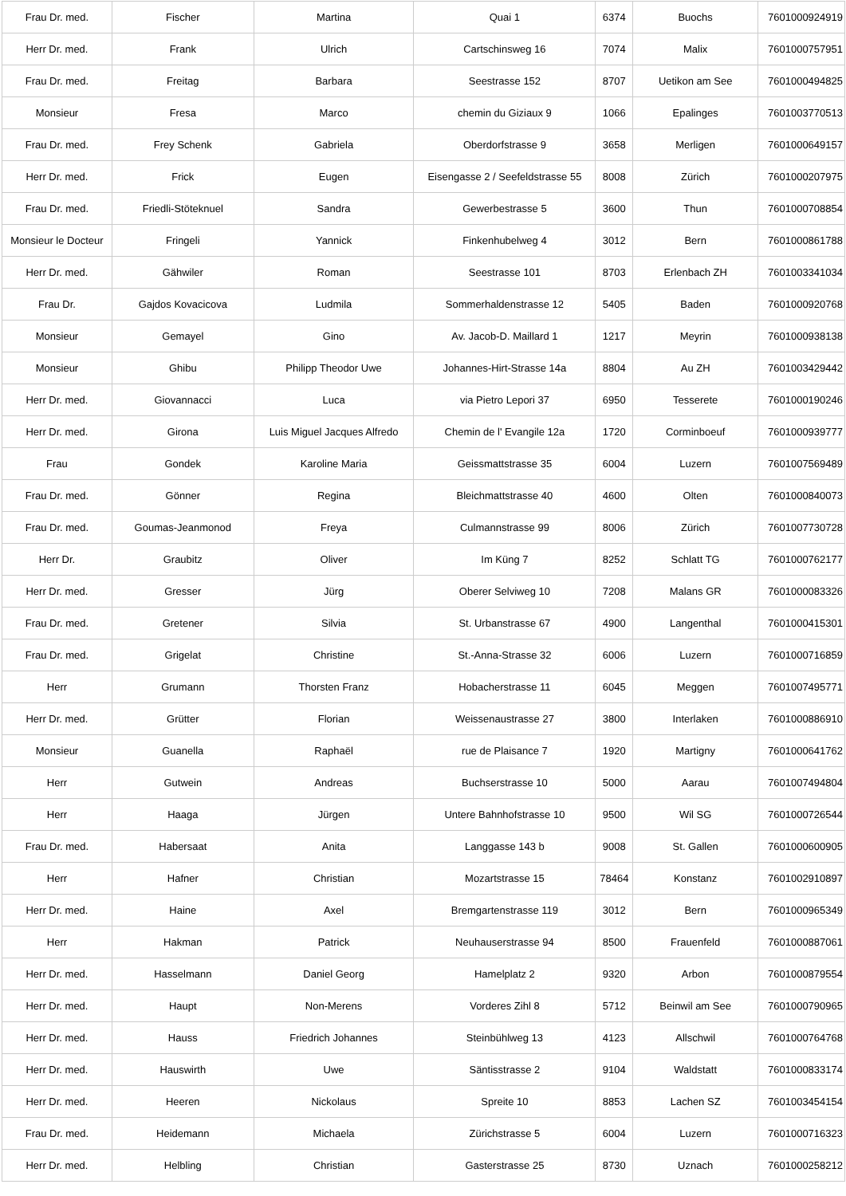| Frau Dr. med. | Fischer | Martina | Quai 1 | 6374 | Buochs | 7601000924919 |
| Herr Dr. med. | Frank | Ulrich | Cartschinsweg 16 | 7074 | Malix | 7601000757951 |
| Frau Dr. med. | Freitag | Barbara | Seestrasse 152 | 8707 | Uetikon am See | 7601000494825 |
| Monsieur | Fresa | Marco | chemin du Giziaux 9 | 1066 | Epalinges | 7601003770513 |
| Frau Dr. med. | Frey Schenk | Gabriela | Oberdorfstrasse 9 | 3658 | Merligen | 7601000649157 |
| Herr Dr. med. | Frick | Eugen | Eisengasse 2 / Seefeldstrasse 55 | 8008 | Zürich | 7601000207975 |
| Frau Dr. med. | Friedli-Stöteknuel | Sandra | Gewerbestrasse 5 | 3600 | Thun | 7601000708854 |
| Monsieur le Docteur | Fringeli | Yannick | Finkenhubelweg 4 | 3012 | Bern | 7601000861788 |
| Herr Dr. med. | Gähwiler | Roman | Seestrasse 101 | 8703 | Erlenbach ZH | 7601003341034 |
| Frau Dr. | Gajdos Kovacicova | Ludmila | Sommerhaldenstrasse 12 | 5405 | Baden | 7601000920768 |
| Monsieur | Gemayel | Gino | Av. Jacob-D. Maillard 1 | 1217 | Meyrin | 7601000938138 |
| Monsieur | Ghibu | Philipp Theodor Uwe | Johannes-Hirt-Strasse 14a | 8804 | Au ZH | 7601003429442 |
| Herr Dr. med. | Giovannacci | Luca | via Pietro Lepori 37 | 6950 | Tesserete | 7601000190246 |
| Herr Dr. med. | Girona | Luis Miguel Jacques Alfredo | Chemin de l' Evangile 12a | 1720 | Corminboeuf | 7601000939777 |
| Frau | Gondek | Karoline Maria | Geissmattstrasse 35 | 6004 | Luzern | 7601007569489 |
| Frau Dr. med. | Gönner | Regina | Bleichmattstrasse 40 | 4600 | Olten | 7601000840073 |
| Frau Dr. med. | Goumas-Jeanmonod | Freya | Culmannstrasse 99 | 8006 | Zürich | 7601007730728 |
| Herr Dr. | Graubitz | Oliver | Im Küng 7 | 8252 | Schlatt TG | 7601000762177 |
| Herr Dr. med. | Gresser | Jürg | Oberer Selviweg 10 | 7208 | Malans GR | 7601000083326 |
| Frau Dr. med. | Gretener | Silvia | St. Urbanstrasse 67 | 4900 | Langenthal | 7601000415301 |
| Frau Dr. med. | Grigelat | Christine | St.-Anna-Strasse 32 | 6006 | Luzern | 7601000716859 |
| Herr | Grumann | Thorsten Franz | Hobacherstrasse 11 | 6045 | Meggen | 7601007495771 |
| Herr Dr. med. | Grütter | Florian | Weissenaustrasse 27 | 3800 | Interlaken | 7601000886910 |
| Monsieur | Guanella | Raphaël | rue de Plaisance 7 | 1920 | Martigny | 7601000641762 |
| Herr | Gutwein | Andreas | Buchserstrasse 10 | 5000 | Aarau | 7601007494804 |
| Herr | Haaga | Jürgen | Untere Bahnhofstrasse 10 | 9500 | Wil SG | 7601000726544 |
| Frau Dr. med. | Habersaat | Anita | Langgasse 143 b | 9008 | St. Gallen | 7601000600905 |
| Herr | Hafner | Christian | Mozartstrasse 15 | 78464 | Konstanz | 7601002910897 |
| Herr Dr. med. | Haine | Axel | Bremgartenstrasse 119 | 3012 | Bern | 7601000965349 |
| Herr | Hakman | Patrick | Neuhauserstrasse 94 | 8500 | Frauenfeld | 7601000887061 |
| Herr Dr. med. | Hasselmann | Daniel Georg | Hamelplatz 2 | 9320 | Arbon | 7601000879554 |
| Herr Dr. med. | Haupt | Non-Merens | Vorderes Zihl 8 | 5712 | Beinwil am See | 7601000790965 |
| Herr Dr. med. | Hauss | Friedrich Johannes | Steinbühlweg 13 | 4123 | Allschwil | 7601000764768 |
| Herr Dr. med. | Hauswirth | Uwe | Säntisstrasse 2 | 9104 | Waldstatt | 7601000833174 |
| Herr Dr. med. | Heeren | Nickolaus | Spreite 10 | 8853 | Lachen SZ | 7601003454154 |
| Frau Dr. med. | Heidemann | Michaela | Zürichstrasse 5 | 6004 | Luzern | 7601000716323 |
| Herr Dr. med. | Helbling | Christian | Gasterstrasse 25 | 8730 | Uznach | 7601000258212 |